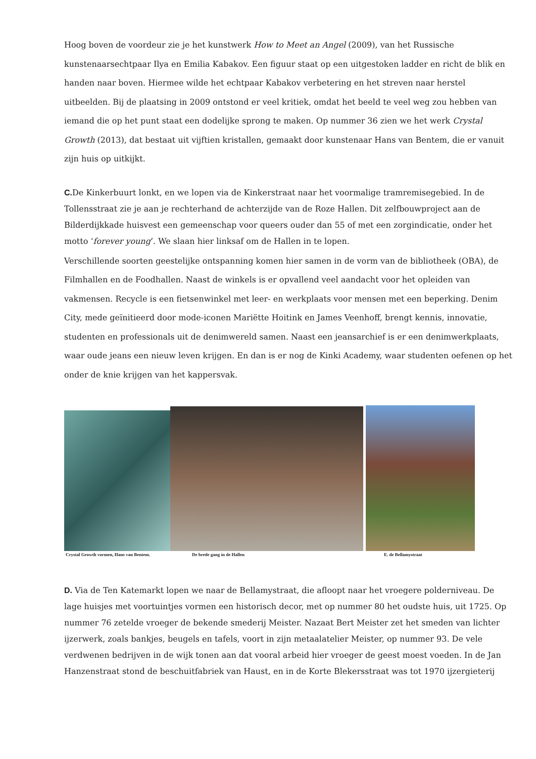Hoog boven de voordeur zie je het kunstwerk How to Meet an Angel (2009), van het Russische kunstenaarsechtpaar Ilya en Emilia Kabakov. Een figuur staat op een uitgestoken ladder en richt de blik en handen naar boven. Hiermee wilde het echtpaar Kabakov verbetering en het streven naar herstel uitbeelden. Bij de plaatsing in 2009 ontstond er veel kritiek, omdat het beeld te veel weg zou hebben van iemand die op het punt staat een dodelijke sprong te maken. Op nummer 36 zien we het werk Crystal Growth (2013), dat bestaat uit vijftien kristallen, gemaakt door kunstenaar Hans van Bentem, die er vanuit zijn huis op uitkijkt.
C. De Kinkerbuurt lonkt, en we lopen via de Kinkerstraat naar het voormalige tramremisegebied. In de Tollensstraat zie je aan je rechterhand de achterzijde van de Roze Hallen. Dit zelfbouwproject aan de Bilderdijkkade huisvest een gemeenschap voor queers ouder dan 55 of met een zorgindicatie, onder het motto ‘forever young’. We slaan hier linksaf om de Hallen in te lopen.
Verschillende soorten geestelijke ontspanning komen hier samen in de vorm van de bibliotheek (OBA), de Filmhallen en de Foodhallen. Naast de winkels is er opvallend veel aandacht voor het opleiden van vakmensen. Recycle is een fietsenwinkel met leer- en werkplaats voor mensen met een beperking. Denim City, mede geïnitieerd door mode-iconen Mariëtte Hoitink en James Veenhoff, brengt kennis, innovatie, studenten en professionals uit de denimwereld samen. Naast een jeansarchief is er een denimwerkplaats, waar oude jeans een nieuw leven krijgen. En dan is er nog de Kinki Academy, waar studenten oefenen op het onder de knie krijgen van het kappersvak.
Crystal Growth vormen, Hans van Bentem. De brede gang in de Hallen E. de Bellamystraat
D. Via de Ten Katemarkt lopen we naar de Bellamystraat, die afloopt naar het vroegere polderniveau. De lage huisjes met voortuintjes vormen een historisch decor, met op nummer 80 het oudste huis, uit 1725. Op nummer 76 zetelde vroeger de bekende smederij Meister. Nazaat Bert Meister zet het smeden van lichter ijzerwerk, zoals bankjes, beugels en tafels, voort in zijn metaalatelier Meister, op nummer 93. De vele verdwenen bedrijven in de wijk tonen aan dat vooral arbeid hier vroeger de geest moest voeden. In de Jan Hanzenstraat stond de beschuitfabriek van Haust, en in de Korte Blekersstraat was tot 1970 ijzergieterij